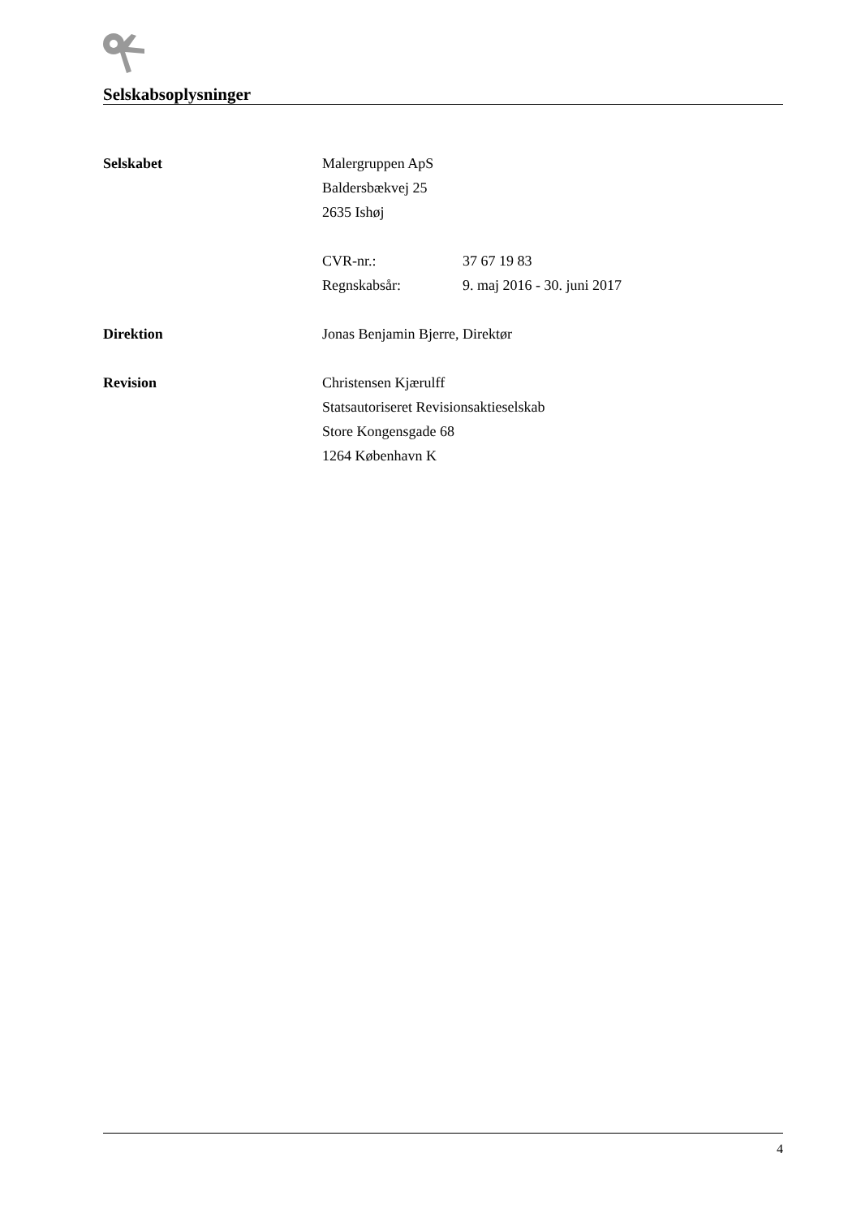Selskabsoplysninger
Selskabet Malergruppen ApS
Baldersbækvej 25
2635 Ishøj
CVR-nr.: 37 67 19 83
Regnskabsår: 9. maj 2016 - 30. juni 2017
Direktion Jonas Benjamin Bjerre, Direktør
Revision Christensen Kjærulff
Statsautoriseret Revisionsaktieselskab
Store Kongensgade 68
1264 København K
4